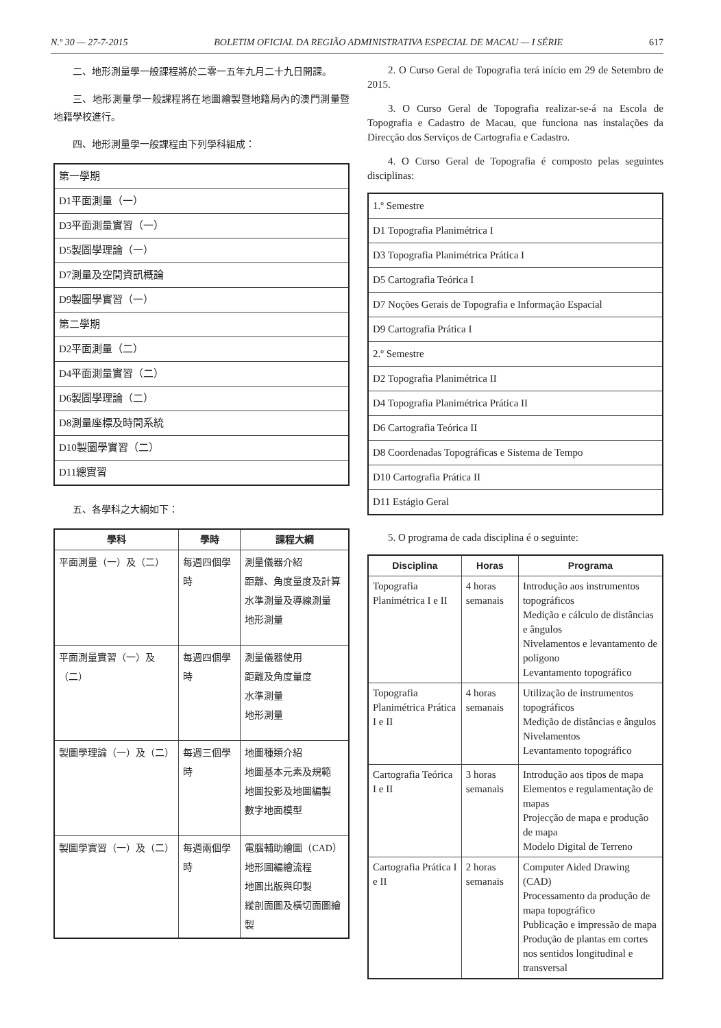N.º 30 — 27-7-2015 BOLETIM OFICIAL DA REGIÃO ADMINISTRATIVA ESPECIAL DE MACAU — I SÉRIE 617
二、地形測量學一般課程將於二零一五年九月二十九日開課。
三、地形測量學一般課程將在地圖繪製暨地籍局內的澳門測量暨地籍學校進行。
四、地形測量學一般課程由下列學科組成：
| 第一學期 |
| D1平面測量（一） |
| D3平面測量實習（一） |
| D5製圖學理論（一） |
| D7測量及空間資訊概論 |
| D9製圖學實習（一） |
| 第二學期 |
| D2平面測量（二） |
| D4平面測量實習（二） |
| D6製圖學理論（二） |
| D8測量座標及時間系統 |
| D10製圖學實習（二） |
| D11總實習 |
五、各學科之大綱如下：
| 學科 | 學時 | 課程大綱 |
| --- | --- | --- |
| 平面測量（一）及（二） | 每週四個學時 | 測量儀器介紹 距離、角度量度及計算 水準測量及導線測量 地形測量 |
| 平面測量實習（一）及（二） | 每週四個學時 | 測量儀器使用 距離及角度量度 水準測量 地形測量 |
| 製圖學理論（一）及（二） | 每週三個學時 | 地圖種類介紹 地圖基本元素及規範 地圖投影及地圖編製 數字地面模型 |
| 製圖學實習（一）及（二） | 每週兩個學時 | 電腦輔助繪圖（CAD） 地形圖編繪流程 地圖出版與印製 縱剖面圖及橫切面圖繪製 |
2. O Curso Geral de Topografia terá início em 29 de Setembro de 2015.
3. O Curso Geral de Topografia realizar-se-á na Escola de Topografia e Cadastro de Macau, que funciona nas instalações da Direcção dos Serviços de Cartografia e Cadastro.
4. O Curso Geral de Topografia é composto pelas seguintes disciplinas:
| 1.º Semestre |
| D1 Topografia Planimétrica I |
| D3 Topografia Planimétrica Prática I |
| D5 Cartografia Teórica I |
| D7 Noções Gerais de Topografia e Informação Espacial |
| D9 Cartografia Prática I |
| 2.º Semestre |
| D2 Topografia Planimétrica II |
| D4 Topografia Planimétrica Prática II |
| D6 Cartografia Teórica II |
| D8 Coordenadas Topográficas e Sistema de Tempo |
| D10 Cartografia Prática II |
| D11 Estágio Geral |
5. O programa de cada disciplina é o seguinte:
| Disciplina | Horas | Programa |
| --- | --- | --- |
| Topografia Planimétrica I e II | 4 horas semanais | Introdução aos instrumentos topográficos Medição e cálculo de distâncias e ângulos Nivelamentos e levantamento de polígono Levantamento topográfico |
| Topografia Planimétrica Prática I e II | 4 horas semanais | Utilização de instrumentos topográficos Medição de distâncias e ângulos Nivelamentos Levantamento topográfico |
| Cartografia Teórica I e II | 3 horas semanais | Introdução aos tipos de mapa Elementos e regulamentação de mapas Projecção de mapa e produção de mapa Modelo Digital de Terreno |
| Cartografia Prática I e II | 2 horas semanais | Computer Aided Drawing (CAD) Processamento da produção de mapa topográfico Publicação e impressão de mapa Produção de plantas em cortes nos sentidos longitudinal e transversal |